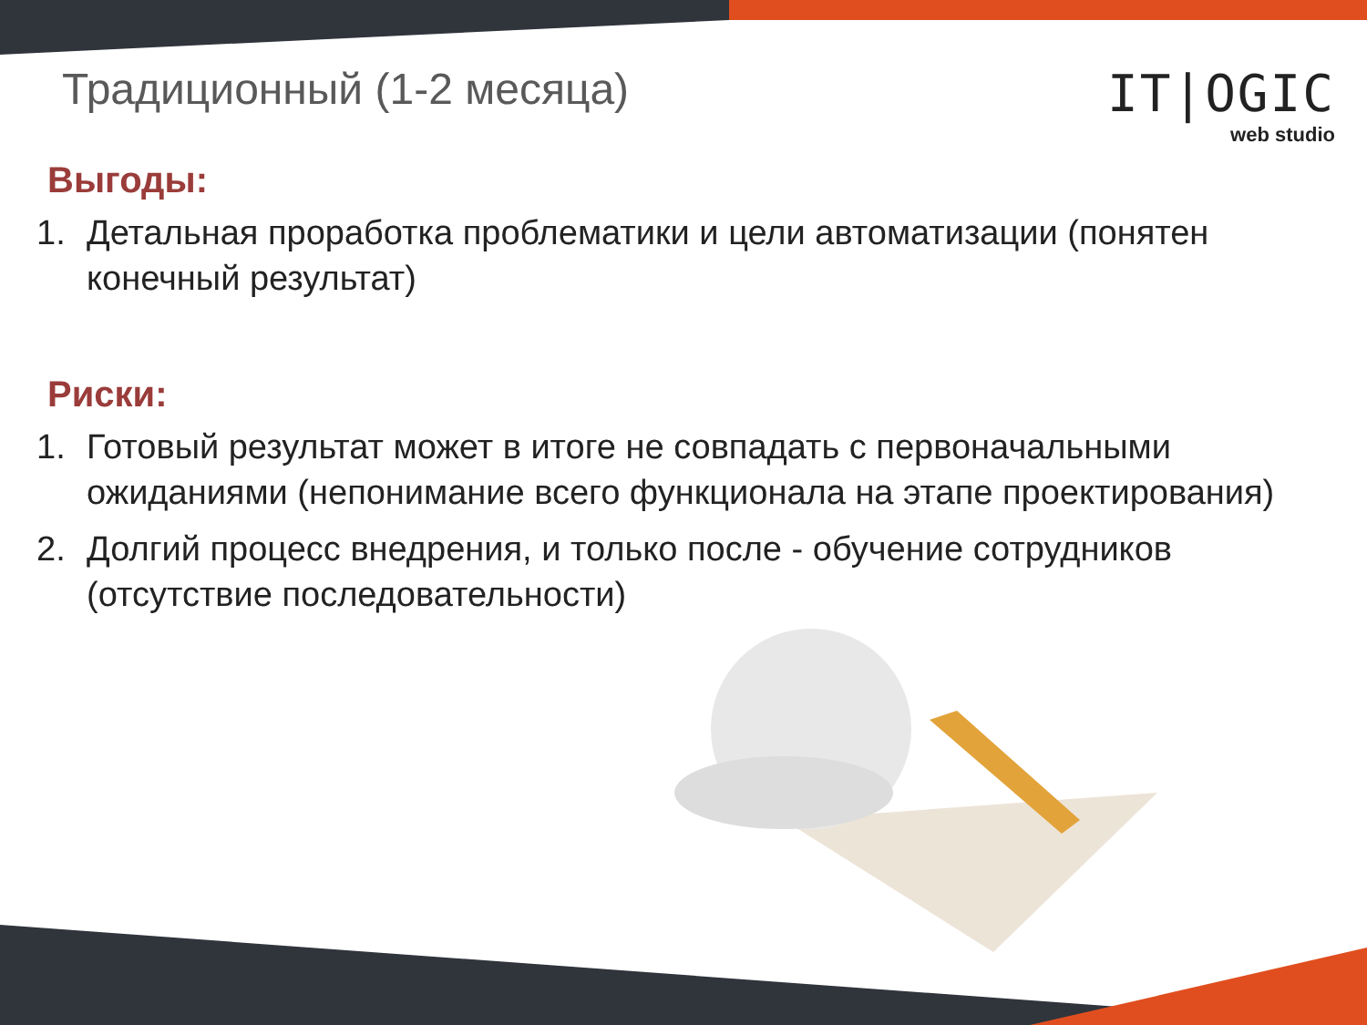Традиционный (1-2 месяца)
IT|OGIC
web studio
Выгоды:
1. Детальная проработка проблематики и цели автоматизации (понятен конечный результат)
Риски:
1. Готовый результат может в итоге не совпадать с первоначальными ожиданиями (непонимание всего функционала на этапе проектирования)
2. Долгий процесс внедрения, и только после - обучение сотрудников (отсутствие последовательности)